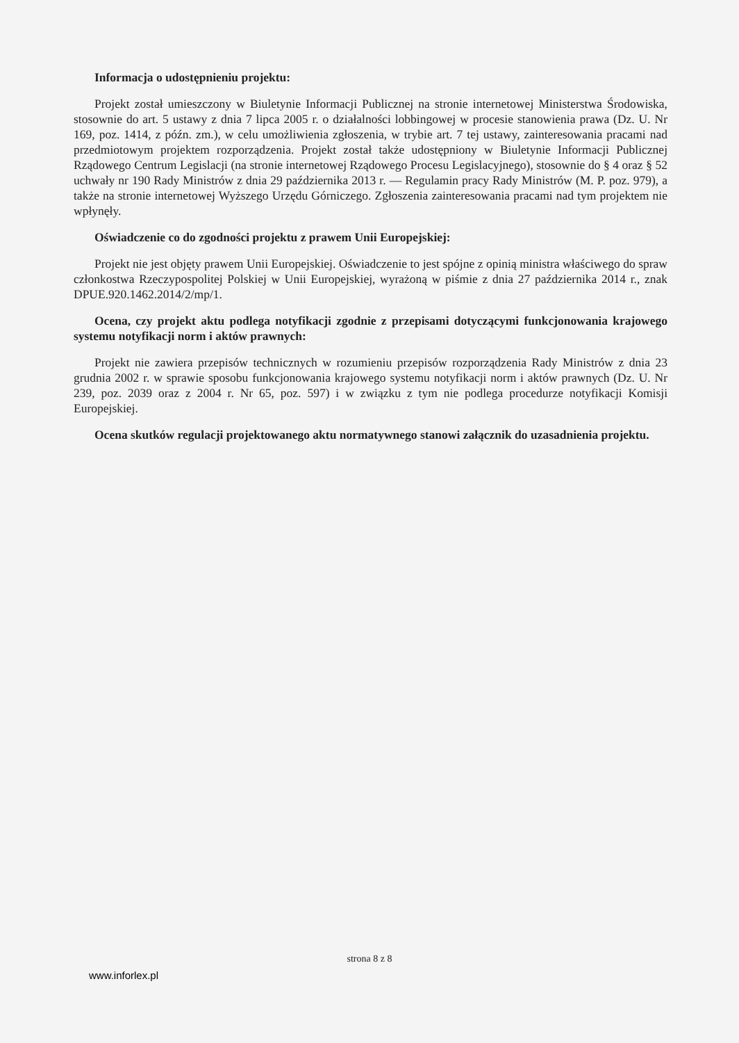Informacja o udostępnieniu projektu:
Projekt został umieszczony w Biuletynie Informacji Publicznej na stronie internetowej Ministerstwa Środowiska, stosownie do art. 5 ustawy z dnia 7 lipca 2005 r. o działalności lobbingowej w procesie stanowienia prawa (Dz. U. Nr 169, poz. 1414, z późn. zm.), w celu umożliwienia zgłoszenia, w trybie art. 7 tej ustawy, zainteresowania pracami nad przedmiotowym projektem rozporządzenia. Projekt został także udostępniony w Biuletynie Informacji Publicznej Rządowego Centrum Legislacji (na stronie internetowej Rządowego Procesu Legislacyjnego), stosownie do § 4 oraz § 52 uchwały nr 190 Rady Ministrów z dnia 29 października 2013 r. — Regulamin pracy Rady Ministrów (M. P. poz. 979), a także na stronie internetowej Wyższego Urzędu Górniczego. Zgłoszenia zainteresowania pracami nad tym projektem nie wpłynęły.
Oświadczenie co do zgodności projektu z prawem Unii Europejskiej:
Projekt nie jest objęty prawem Unii Europejskiej. Oświadczenie to jest spójne z opinią ministra właściwego do spraw członkostwa Rzeczypospolitej Polskiej w Unii Europejskiej, wyrażoną w piśmie z dnia 27 października 2014 r., znak DPUE.920.1462.2014/2/mp/1.
Ocena, czy projekt aktu podlega notyfikacji zgodnie z przepisami dotyczącymi funkcjonowania krajowego systemu notyfikacji norm i aktów prawnych:
Projekt nie zawiera przepisów technicznych w rozumieniu przepisów rozporządzenia Rady Ministrów z dnia 23 grudnia 2002 r. w sprawie sposobu funkcjonowania krajowego systemu notyfikacji norm i aktów prawnych (Dz. U. Nr 239, poz. 2039 oraz z 2004 r. Nr 65, poz. 597) i w związku z tym nie podlega procedurze notyfikacji Komisji Europejskiej.
Ocena skutków regulacji projektowanego aktu normatywnego stanowi załącznik do uzasadnienia projektu.
strona 8 z 8
www.inforlex.pl